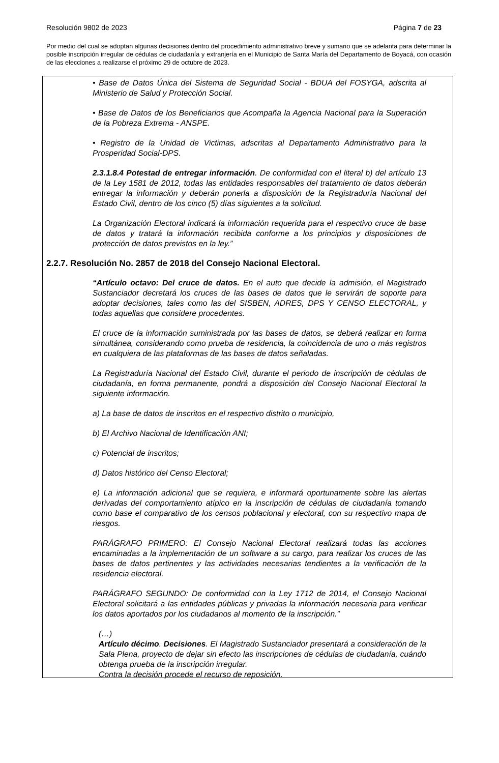Resolución 9802 de 2023 Página 7 de 23
Por medio del cual se adoptan algunas decisiones dentro del procedimiento administrativo breve y sumario que se adelanta para determinar la posible inscripción irregular de cédulas de ciudadanía y extranjería en el Municipio de Santa María del Departamento de Boyacá, con ocasión de las elecciones a realizarse el próximo 29 de octubre de 2023.
• Base de Datos Única del Sistema de Seguridad Social - BDUA del FOSYGA, adscrita al Ministerio de Salud y Protección Social.
• Base de Datos de los Beneficiarios que Acompaña la Agencia Nacional para la Superación de la Pobreza Extrema - ANSPE.
• Registro de la Unidad de Victimas, adscritas al Departamento Administrativo para la Prosperidad Social-DPS.
2.3.1.8.4 Potestad de entregar información. De conformidad con el literal b) del artículo 13 de la Ley 1581 de 2012, todas las entidades responsables del tratamiento de datos deberán entregar la información y deberán ponerla a disposición de la Registraduría Nacional del Estado Civil, dentro de los cinco (5) días siguientes a la solicitud.
La Organización Electoral indicará la información requerida para el respectivo cruce de base de datos y tratará la información recibida conforme a los principios y disposiciones de protección de datos previstos en la ley.”
2.2.7. Resolución No. 2857 de 2018 del Consejo Nacional Electoral.
“Artículo octavo: Del cruce de datos. En el auto que decide la admisión, el Magistrado Sustanciador decretará los cruces de las bases de datos que le servirán de soporte para adoptar decisiones, tales como las del SISBEN, ADRES, DPS Y CENSO ELECTORAL, y todas aquellas que considere procedentes.
El cruce de la información suministrada por las bases de datos, se deberá realizar en forma simultánea, considerando como prueba de residencia, la coincidencia de uno o más registros en cualquiera de las plataformas de las bases de datos señaladas.
La Registraduría Nacional del Estado Civil, durante el periodo de inscripción de cédulas de ciudadanía, en forma permanente, pondrá a disposición del Consejo Nacional Electoral la siguiente información.
a) La base de datos de inscritos en el respectivo distrito o municipio,
b) El Archivo Nacional de Identificación ANI;
c) Potencial de inscritos;
d) Datos histórico del Censo Electoral;
e) La información adicional que se requiera, e informará oportunamente sobre las alertas derivadas del comportamiento atípico en la inscripción de cédulas de ciudadanía tomando como base el comparativo de los censos poblacional y electoral, con su respectivo mapa de riesgos.
PARÁGRAFO PRIMERO: El Consejo Nacional Electoral realizará todas las acciones encaminadas a la implementación de un software a su cargo, para realizar los cruces de las bases de datos pertinentes y las actividades necesarias tendientes a la verificación de la residencia electoral.
PARÁGRAFO SEGUNDO: De conformidad con la Ley 1712 de 2014, el Consejo Nacional Electoral solicitará a las entidades públicas y privadas la información necesaria para verificar los datos aportados por los ciudadanos al momento de la inscripción.”
(…)
Artículo décimo. Decisiones. El Magistrado Sustanciador presentará a consideración de la Sala Plena, proyecto de dejar sin efecto las inscripciones de cédulas de ciudadanía, cuándo obtenga prueba de la inscripción irregular.
Contra la decisión procede el recurso de reposición.